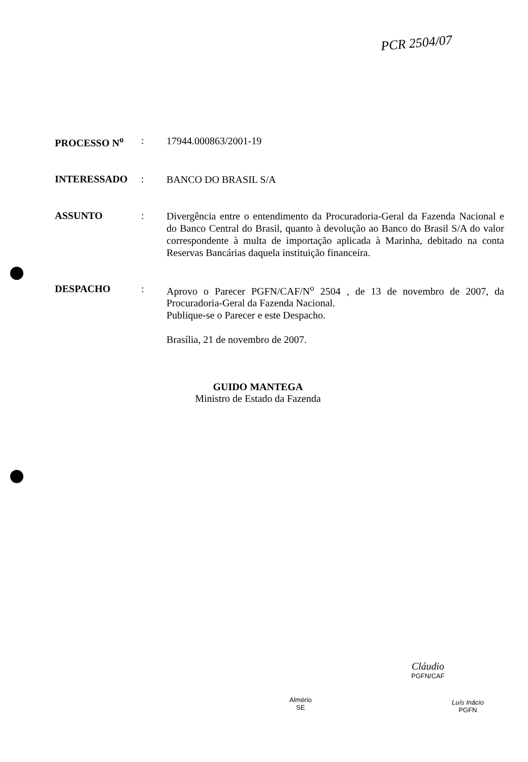PCR 2504/07
PROCESSO N<sup>o</sup> :
17944.000863/2001-19
INTERESSADO :
BANCO DO BRASIL S/A
ASSUNTO :
Divergência entre o entendimento da Procuradoria-Geral da Fazenda Nacional e do Banco Central do Brasil, quanto à devolução ao Banco do Brasil S/A do valor correspondente à multa de importação aplicada à Marinha, debitado na conta Reservas Bancárias daquela instituição financeira.
DESPACHO :
Aprovo o Parecer PGFN/CAF/N<sup>o</sup> 2504 , de 13 de novembro de 2007, da Procuradoria-Geral da Fazenda Nacional.
Publique-se o Parecer e este Despacho.
Brasília, 21 de novembro de 2007.
GUIDO MANTEGA
Ministro de Estado da Fazenda
Cláudio
PGFN/CAF
Almério
SE
Luís Inácio
PGFN